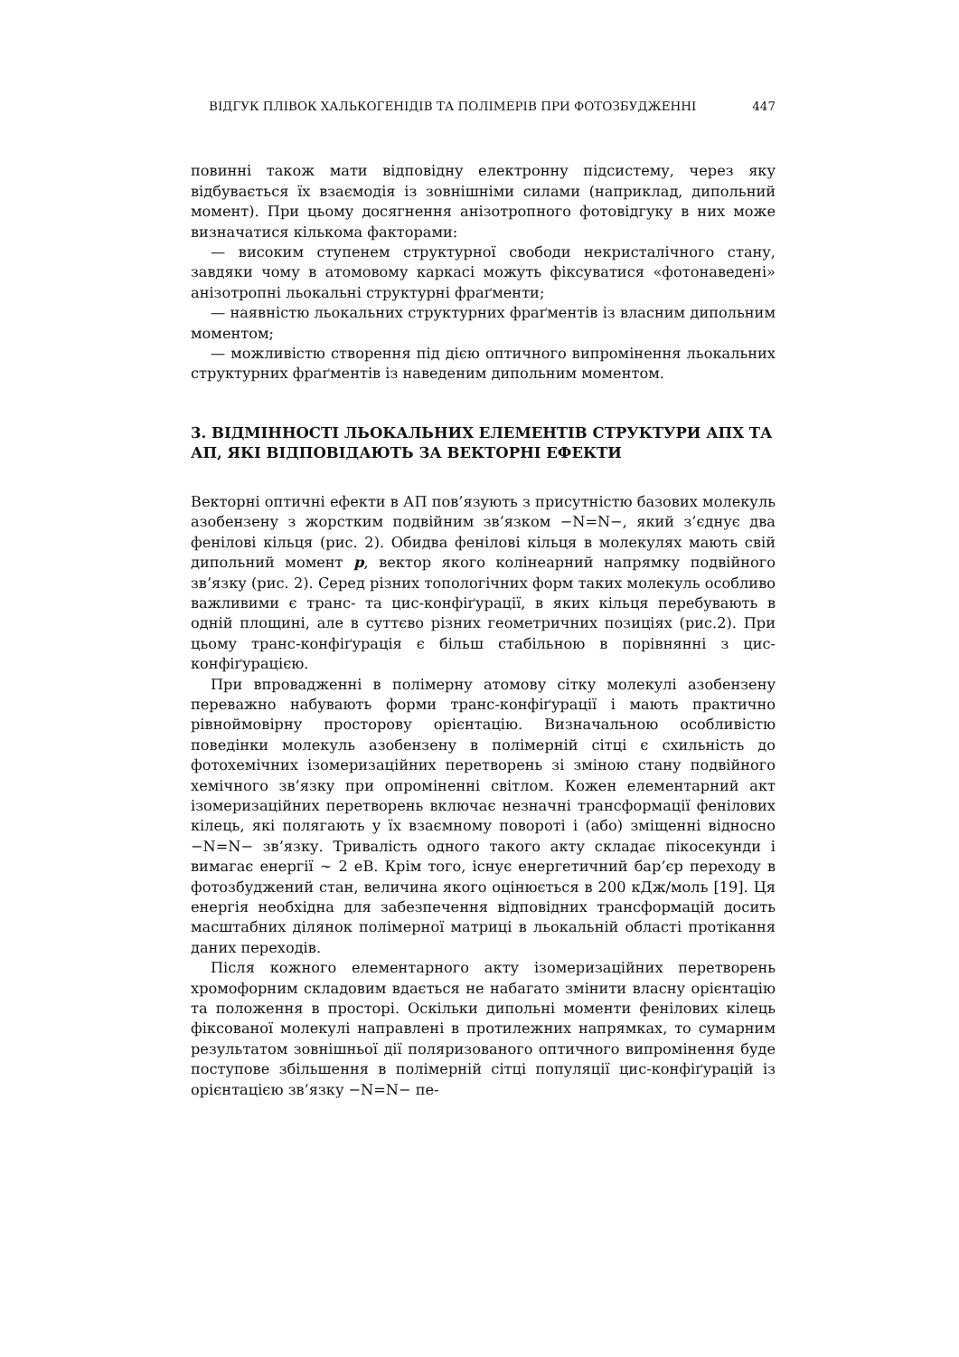ВІДГУК ПЛІВОК ХАЛЬКОГЕНІДІВ ТА ПОЛІМЕРІВ ПРИ ФОТОЗБУДЖЕННІ 447
повинні також мати відповідну електронну підсистему, через яку відбувається їх взаємодія із зовнішніми силами (наприклад, дипольний момент). При цьому досягнення анізотропного фотовідгуку в них може визначатися кількома факторами:
— високим ступенем структурної свободи некристалічного стану, завдяки чому в атомовому каркасі можуть фіксуватися «фотонаведені» анізотропні льокальні структурні фраґменти;
— наявністю льокальних структурних фраґментів із власним дипольним моментом;
— можливістю створення під дією оптичного випромінення льокальних структурних фраґментів із наведеним дипольним моментом.
3. ВІДМІННОСТІ ЛЬОКАЛЬНИХ ЕЛЕМЕНТІВ СТРУКТУРИ АПХ ТА АП, ЯКІ ВІДПОВІДАЮТЬ ЗА ВЕКТОРНІ ЕФЕКТИ
Векторні оптичні ефекти в АП пов’язують з присутністю базових молекуль азобензену з жорстким подвійним зв’язком −N=N−, який з’єднує два фенілові кільця (рис. 2). Обидва фенілові кільця в молекулях мають свій дипольний момент p, вектор якого колінеарний напрямку подвійного зв’язку (рис. 2). Серед різних топологічних форм таких молекуль особливо важливими є транс- та цис-конфіґурації, в яких кільця перебувають в одній площині, але в суттєво різних геометричних позиціях (рис.2). При цьому транс-конфіґурація є більш стабільною в порівнянні з цис-конфіґурацією.
При впровадженні в полімерну атомову сітку молекулі азобензену переважно набувають форми транс-конфіґурації і мають практично рівноймовірну просторову орієнтацію. Визначальною особливістю поведінки молекуль азобензену в полімерній сітці є схильність до фотохемічних ізомеризаційних перетворень зі зміною стану подвійного хемічного зв’язку при опроміненні світлом. Кожен елементарний акт ізомеризаційних перетворень включає незначні трансформації фенілових кілець, які полягають у їх взаємному повороті і (або) зміщенні відносно −N=N− зв’язку. Тривалість одного такого акту складає пікосекунди і вимагає енергії ~ 2 еВ. Крім того, існує енергетичний бар’єр переходу в фотозбуджений стан, величина якого оцінюється в 200 кДж/моль [19]. Ця енергія необхідна для забезпечення відповідних трансформацій досить масштабних ділянок полімерної матриці в льокальній області протікання даних переходів.
Після кожного елементарного акту ізомеризаційних перетворень хромофорним складовим вдається не набагато змінити власну орієнтацію та положення в просторі. Оскільки дипольні моменти фенілових кілець фіксованої молекулі направлені в протилежних напрямках, то сумарним результатом зовнішньої дії поляризованого оптичного випромінення буде поступове збільшення в полімерній сітці популяції цис-конфіґурацій із орієнтацією зв’язку −N=N− пе-